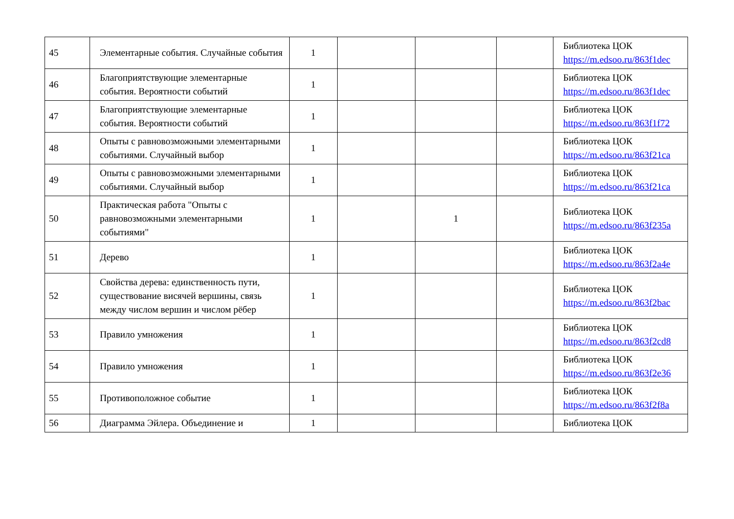| 45 | Элементарные события. Случайные события | 1 | | | | Библиотека ЦОК https://m.edsoo.ru/863f1dec |
| 46 | Благоприятствующие элементарные события. Вероятности событий | 1 | | | | Библиотека ЦОК https://m.edsoo.ru/863f1dec |
| 47 | Благоприятствующие элементарные события. Вероятности событий | 1 | | | | Библиотека ЦОК https://m.edsoo.ru/863f1f72 |
| 48 | Опыты с равновозможными элементарными событиями. Случайный выбор | 1 | | | | Библиотека ЦОК https://m.edsoo.ru/863f21ca |
| 49 | Опыты с равновозможными элементарными событиями. Случайный выбор | 1 | | | | Библиотека ЦОК https://m.edsoo.ru/863f21ca |
| 50 | Практическая работа "Опыты с равновозможными элементарными событиями" | 1 | | 1 | | Библиотека ЦОК https://m.edsoo.ru/863f235a |
| 51 | Дерево | 1 | | | | Библиотека ЦОК https://m.edsoo.ru/863f2a4e |
| 52 | Свойства дерева: единственность пути, существование висячей вершины, связь между числом вершин и числом рёбер | 1 | | | | Библиотека ЦОК https://m.edsoo.ru/863f2bac |
| 53 | Правило умножения | 1 | | | | Библиотека ЦОК https://m.edsoo.ru/863f2cd8 |
| 54 | Правило умножения | 1 | | | | Библиотека ЦОК https://m.edsoo.ru/863f2e36 |
| 55 | Противоположное событие | 1 | | | | Библиотека ЦОК https://m.edsoo.ru/863f2f8a |
| 56 | Диаграмма Эйлера. Объединение и | 1 | | | | Библиотека ЦОК |